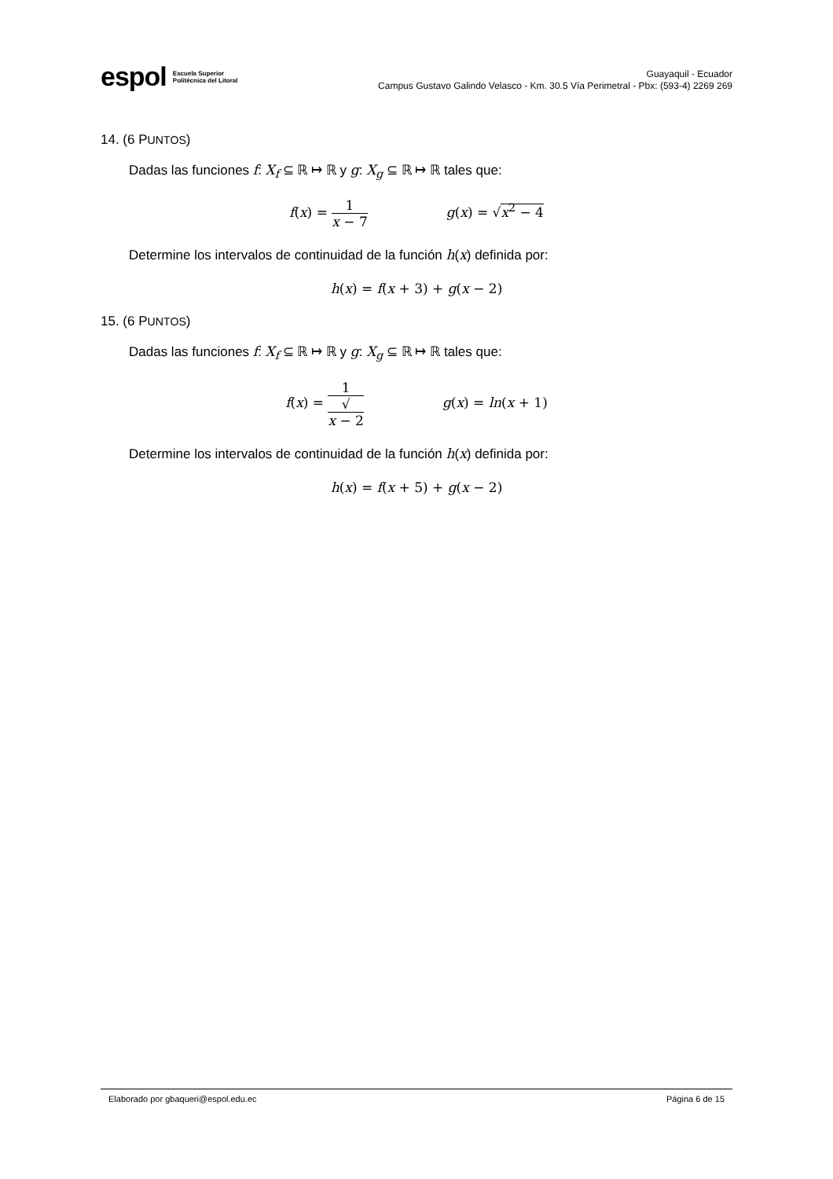espol Escuela Superior
Politécnica del Litoral
Guayaquil - Ecuador
Campus Gustavo Galindo Velasco - Km. 30.5 Vía Perimetral - Pbx: (593-4) 2269 269
14. (6 PUNTOS)
Dadas las funciones f: X<sub>f</sub> ⊆ ℝ ↦ ℝ y g: X<sub>g</sub> ⊆ ℝ ↦ ℝ tales que:
f(x) = 1 x − 7 g(x) = √x<sup>2</sup> − 4
Determine los intervalos de continuidad de la función h(x) definida por:
h(x) = f(x + 3) + g(x − 2)
15. (6 PUNTOS)
Dadas las funciones f: X<sub>f</sub> ⊆ ℝ ↦ ℝ y g: X<sub>g</sub> ⊆ ℝ ↦ ℝ tales que:
f(x) = 1 √
x − 2 g(x) = ln(x + 1)
Determine los intervalos de continuidad de la función h(x) definida por:
h(x) = f(x + 5) + g(x − 2)
Elaborado por gbaqueri@espol.edu.ec Página 6 de 15